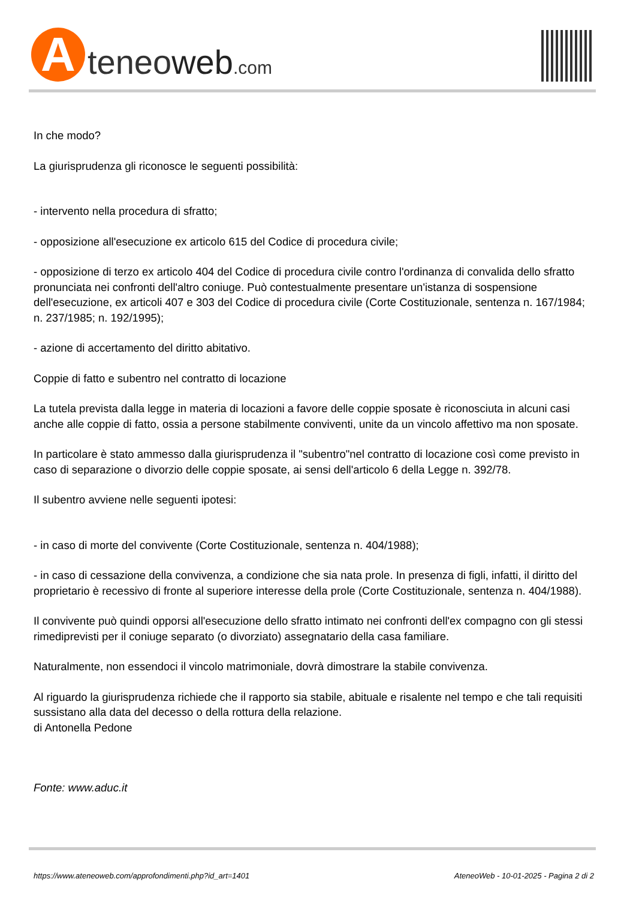A
teneoweb.com
In che modo?
La giurisprudenza gli riconosce le seguenti possibilità:
- intervento nella procedura di sfratto;
- opposizione all'esecuzione ex articolo 615 del Codice di procedura civile;
- opposizione di terzo ex articolo 404 del Codice di procedura civile contro l'ordinanza di convalida dello sfratto pronunciata nei confronti dell'altro coniuge. Può contestualmente presentare un'istanza di sospensione dell'esecuzione, ex articoli 407 e 303 del Codice di procedura civile (Corte Costituzionale, sentenza n. 167/1984; n. 237/1985; n. 192/1995);
- azione di accertamento del diritto abitativo.
Coppie di fatto e subentro nel contratto di locazione
La tutela prevista dalla legge in materia di locazioni a favore delle coppie sposate è riconosciuta in alcuni casi anche alle coppie di fatto, ossia a persone stabilmente conviventi, unite da un vincolo affettivo ma non sposate.
In particolare è stato ammesso dalla giurisprudenza il "subentro"nel contratto di locazione così come previsto in caso di separazione o divorzio delle coppie sposate, ai sensi dell'articolo 6 della Legge n. 392/78.
Il subentro avviene nelle seguenti ipotesi:
- in caso di morte del convivente (Corte Costituzionale, sentenza n. 404/1988);
- in caso di cessazione della convivenza, a condizione che sia nata prole. In presenza di figli, infatti, il diritto del proprietario è recessivo di fronte al superiore interesse della prole (Corte Costituzionale, sentenza n. 404/1988).
Il convivente può quindi opporsi all'esecuzione dello sfratto intimato nei confronti dell'ex compagno con gli stessi rimediprevisti per il coniuge separato (o divorziato) assegnatario della casa familiare.
Naturalmente, non essendoci il vincolo matrimoniale, dovrà dimostrare la stabile convivenza.
Al riguardo la giurisprudenza richiede che il rapporto sia stabile, abituale e risalente nel tempo e che tali requisiti sussistano alla data del decesso o della rottura della relazione.
di Antonella Pedone
Fonte: www.aduc.it
https://www.ateneoweb.com/approfondimenti.php?id_art=1401 AteneoWeb - 10-01-2025 - Pagina 2 di 2